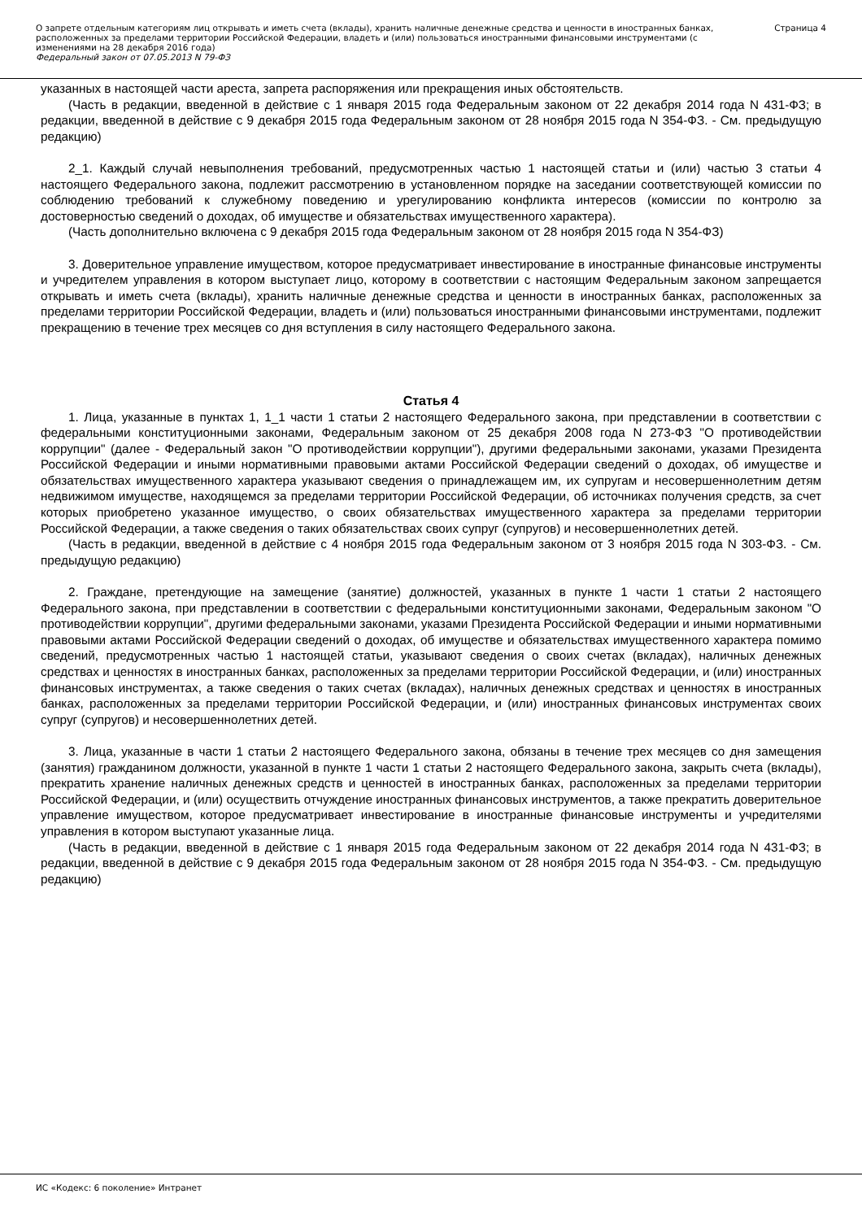О запрете отдельным категориям лиц открывать и иметь счета (вклады), хранить наличные денежные средства и ценности в иностранных банках, расположенных за пределами территории Российской Федерации, владеть и (или) пользоваться иностранными финансовыми инструментами (с изменениями на 28 декабря 2016 года)
Федеральный закон от 07.05.2013 N 79-ФЗ
Страница 4
указанных в настоящей части ареста, запрета распоряжения или прекращения иных обстоятельств.
(Часть в редакции, введенной в действие с 1 января 2015 года Федеральным законом от 22 декабря 2014 года N 431-ФЗ; в редакции, введенной в действие с 9 декабря 2015 года Федеральным законом от 28 ноября 2015 года N 354-ФЗ. - См. предыдущую редакцию)
2_1. Каждый случай невыполнения требований, предусмотренных частью 1 настоящей статьи и (или) частью 3 статьи 4 настоящего Федерального закона, подлежит рассмотрению в установленном порядке на заседании соответствующей комиссии по соблюдению требований к служебному поведению и урегулированию конфликта интересов (комиссии по контролю за достоверностью сведений о доходах, об имуществе и обязательствах имущественного характера).
(Часть дополнительно включена с 9 декабря 2015 года Федеральным законом от 28 ноября 2015 года N 354-ФЗ)
3. Доверительное управление имуществом, которое предусматривает инвестирование в иностранные финансовые инструменты и учредителем управления в котором выступает лицо, которому в соответствии с настоящим Федеральным законом запрещается открывать и иметь счета (вклады), хранить наличные денежные средства и ценности в иностранных банках, расположенных за пределами территории Российской Федерации, владеть и (или) пользоваться иностранными финансовыми инструментами, подлежит прекращению в течение трех месяцев со дня вступления в силу настоящего Федерального закона.
Статья 4
1. Лица, указанные в пунктах 1, 1_1 части 1 статьи 2 настоящего Федерального закона, при представлении в соответствии с федеральными конституционными законами, Федеральным законом от 25 декабря 2008 года N 273-ФЗ "О противодействии коррупции" (далее - Федеральный закон "О противодействии коррупции"), другими федеральными законами, указами Президента Российской Федерации и иными нормативными правовыми актами Российской Федерации сведений о доходах, об имуществе и обязательствах имущественного характера указывают сведения о принадлежащем им, их супругам и несовершеннолетним детям недвижимом имуществе, находящемся за пределами территории Российской Федерации, об источниках получения средств, за счет которых приобретено указанное имущество, о своих обязательствах имущественного характера за пределами территории Российской Федерации, а также сведения о таких обязательствах своих супруг (супругов) и несовершеннолетних детей.
(Часть в редакции, введенной в действие с 4 ноября 2015 года Федеральным законом от 3 ноября 2015 года N 303-ФЗ. - См. предыдущую редакцию)
2. Граждане, претендующие на замещение (занятие) должностей, указанных в пункте 1 части 1 статьи 2 настоящего Федерального закона, при представлении в соответствии с федеральными конституционными законами, Федеральным законом "О противодействии коррупции", другими федеральными законами, указами Президента Российской Федерации и иными нормативными правовыми актами Российской Федерации сведений о доходах, об имуществе и обязательствах имущественного характера помимо сведений, предусмотренных частью 1 настоящей статьи, указывают сведения о своих счетах (вкладах), наличных денежных средствах и ценностях в иностранных банках, расположенных за пределами территории Российской Федерации, и (или) иностранных финансовых инструментах, а также сведения о таких счетах (вкладах), наличных денежных средствах и ценностях в иностранных банках, расположенных за пределами территории Российской Федерации, и (или) иностранных финансовых инструментах своих супруг (супругов) и несовершеннолетних детей.
3. Лица, указанные в части 1 статьи 2 настоящего Федерального закона, обязаны в течение трех месяцев со дня замещения (занятия) гражданином должности, указанной в пункте 1 части 1 статьи 2 настоящего Федерального закона, закрыть счета (вклады), прекратить хранение наличных денежных средств и ценностей в иностранных банках, расположенных за пределами территории Российской Федерации, и (или) осуществить отчуждение иностранных финансовых инструментов, а также прекратить доверительное управление имуществом, которое предусматривает инвестирование в иностранные финансовые инструменты и учредителями управления в котором выступают указанные лица.
(Часть в редакции, введенной в действие с 1 января 2015 года Федеральным законом от 22 декабря 2014 года N 431-ФЗ; в редакции, введенной в действие с 9 декабря 2015 года Федеральным законом от 28 ноября 2015 года N 354-ФЗ. - См. предыдущую редакцию)
ИС «Кодекс: 6 поколение» Интранет